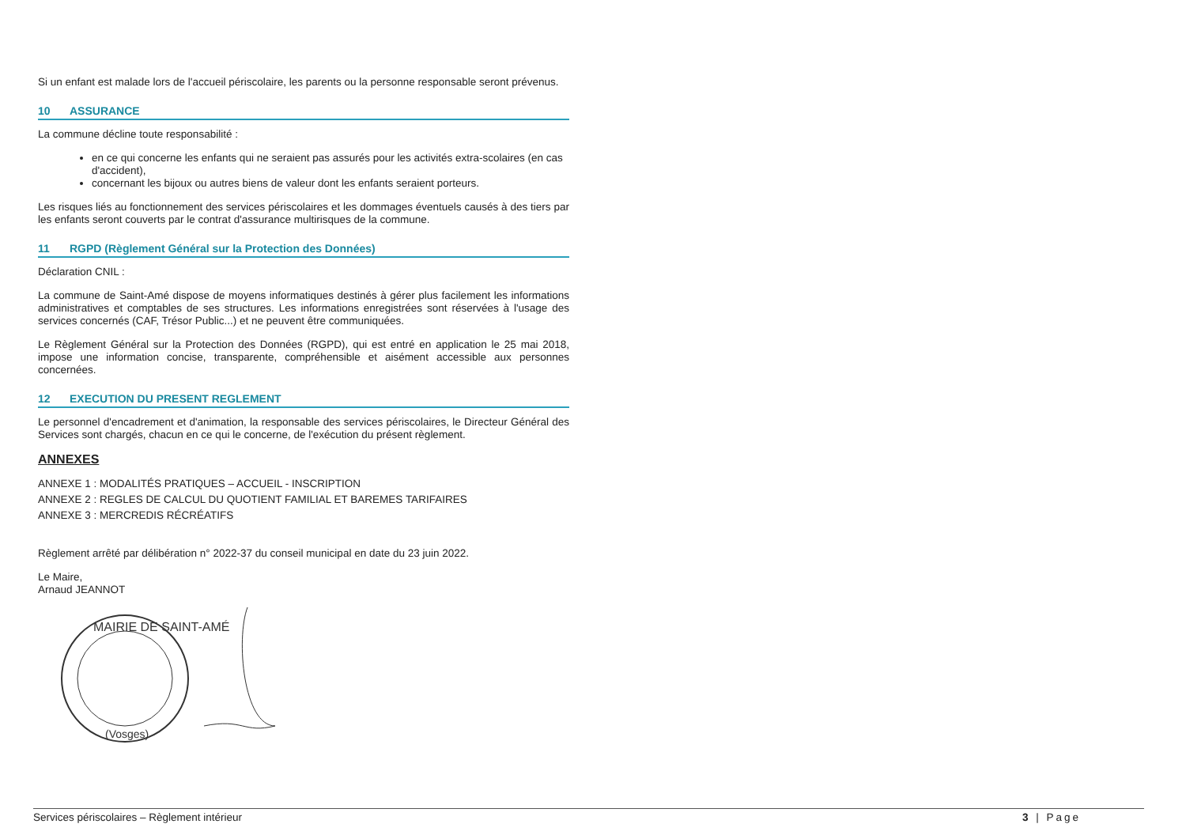Si un enfant est malade lors de l'accueil périscolaire, les parents ou la personne responsable seront prévenus.
10 ASSURANCE
La commune décline toute responsabilité :
en ce qui concerne les enfants qui ne seraient pas assurés pour les activités extra-scolaires (en cas d'accident),
concernant les bijoux ou autres biens de valeur dont les enfants seraient porteurs.
Les risques liés au fonctionnement des services périscolaires et les dommages éventuels causés à des tiers par les enfants seront couverts par le contrat d'assurance multirisques de la commune.
11 RGPD (Règlement Général sur la Protection des Données)
Déclaration CNIL :
La commune de Saint-Amé dispose de moyens informatiques destinés à gérer plus facilement les informations administratives et comptables de ses structures. Les informations enregistrées sont réservées à l'usage des services concernés (CAF, Trésor Public...) et ne peuvent être communiquées.
Le Règlement Général sur la Protection des Données (RGPD), qui est entré en application le 25 mai 2018, impose une information concise, transparente, compréhensible et aisément accessible aux personnes concernées.
12 EXECUTION DU PRESENT REGLEMENT
Le personnel d'encadrement et d'animation, la responsable des services périscolaires, le Directeur Général des Services sont chargés, chacun en ce qui le concerne, de l'exécution du présent règlement.
ANNEXES
ANNEXE 1 : MODALITÉS PRATIQUES – ACCUEIL - INSCRIPTION
ANNEXE 2 : REGLES DE CALCUL DU QUOTIENT FAMILIAL ET BAREMES TARIFAIRES
ANNEXE 3 : MERCREDIS RÉCRÉATIFS
Règlement arrêté par délibération n° 2022-37 du conseil municipal en date du 23 juin 2022.
Le Maire,
Arnaud JEANNOT
MAIRIE DE SAINT-AMÉ
(Vosges)
Services périscolaires – Règlement intérieur 3 | Page